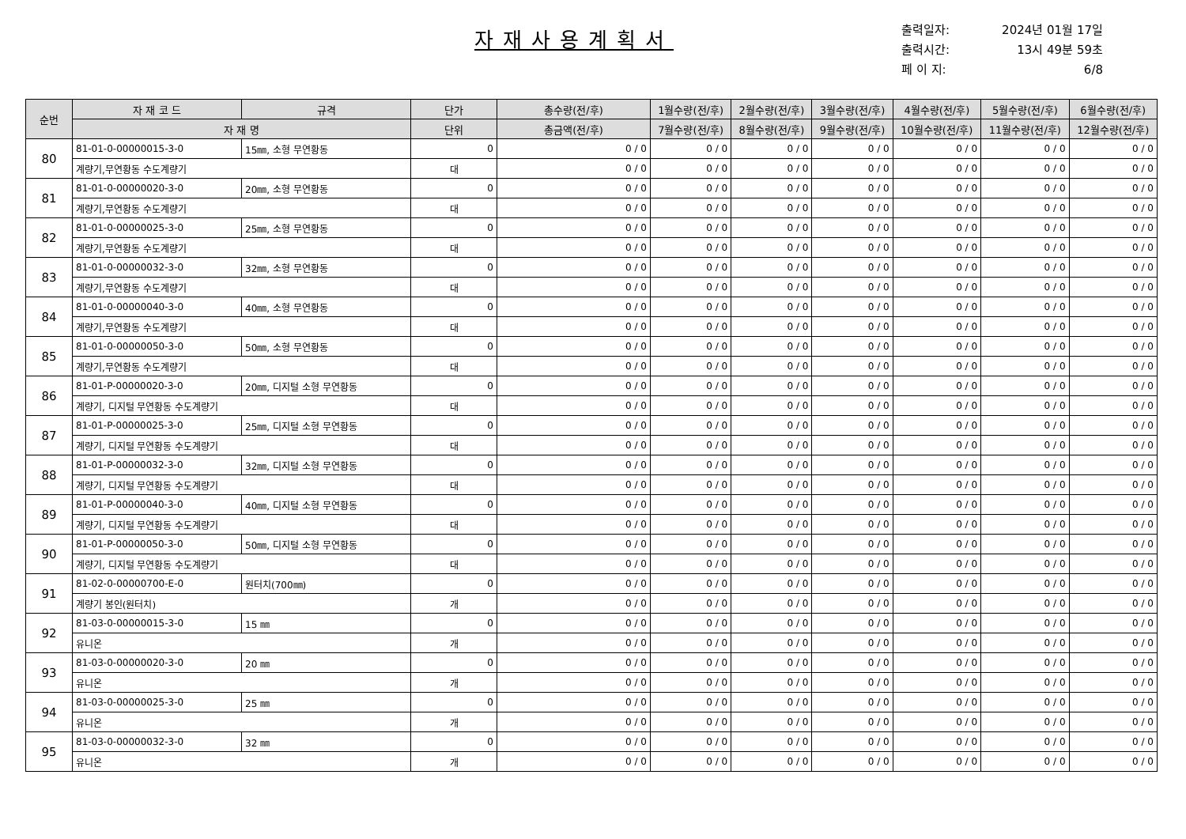자재사용계획서
출력일자: 2024년 01월 17일
출력시간: 13시 49분 59초
페 이 지: 6/8
| 순번 | 자 재 코 드 | 규격 | 단가 | 총수량(전/후) | 1월수량(전/후) | 2월수량(전/후) | 3월수량(전/후) | 4월수량(전/후) | 5월수량(전/후) | 6월수량(전/후) |
| --- | --- | --- | --- | --- | --- | --- | --- | --- | --- | --- |
| | 자 재 명 | | 단위 | 총금액(전/후) | 7월수량(전/후) | 8월수량(전/후) | 9월수량(전/후) | 10월수량(전/후) | 11월수량(전/후) | 12월수량(전/후) |
| 80 | 81-01-0-00000015-3-0 | 15㎜, 소형 무연황동 | 0 | 0 / 0 | 0 / 0 | 0 / 0 | 0 / 0 | 0 / 0 | 0 / 0 | 0 / 0 |
| | 계량기,무연황동 수도계량기 | | 대 | 0 / 0 | 0 / 0 | 0 / 0 | 0 / 0 | 0 / 0 | 0 / 0 | 0 / 0 |
| 81 | 81-01-0-00000020-3-0 | 20㎜, 소형 무연황동 | 0 | 0 / 0 | 0 / 0 | 0 / 0 | 0 / 0 | 0 / 0 | 0 / 0 | 0 / 0 |
| | 계량기,무연황동 수도계량기 | | 대 | 0 / 0 | 0 / 0 | 0 / 0 | 0 / 0 | 0 / 0 | 0 / 0 | 0 / 0 |
| 82 | 81-01-0-00000025-3-0 | 25㎜, 소형 무연황동 | 0 | 0 / 0 | 0 / 0 | 0 / 0 | 0 / 0 | 0 / 0 | 0 / 0 | 0 / 0 |
| | 계량기,무연황동 수도계량기 | | 대 | 0 / 0 | 0 / 0 | 0 / 0 | 0 / 0 | 0 / 0 | 0 / 0 | 0 / 0 |
| 83 | 81-01-0-00000032-3-0 | 32㎜, 소형 무연황동 | 0 | 0 / 0 | 0 / 0 | 0 / 0 | 0 / 0 | 0 / 0 | 0 / 0 | 0 / 0 |
| | 계량기,무연황동 수도계량기 | | 대 | 0 / 0 | 0 / 0 | 0 / 0 | 0 / 0 | 0 / 0 | 0 / 0 | 0 / 0 |
| 84 | 81-01-0-00000040-3-0 | 40㎜, 소형 무연황동 | 0 | 0 / 0 | 0 / 0 | 0 / 0 | 0 / 0 | 0 / 0 | 0 / 0 | 0 / 0 |
| | 계량기,무연황동 수도계량기 | | 대 | 0 / 0 | 0 / 0 | 0 / 0 | 0 / 0 | 0 / 0 | 0 / 0 | 0 / 0 |
| 85 | 81-01-0-00000050-3-0 | 50㎜, 소형 무연황동 | 0 | 0 / 0 | 0 / 0 | 0 / 0 | 0 / 0 | 0 / 0 | 0 / 0 | 0 / 0 |
| | 계량기,무연황동 수도계량기 | | 대 | 0 / 0 | 0 / 0 | 0 / 0 | 0 / 0 | 0 / 0 | 0 / 0 | 0 / 0 |
| 86 | 81-01-P-00000020-3-0 | 20㎜, 디지털 소형 무연황동 | 0 | 0 / 0 | 0 / 0 | 0 / 0 | 0 / 0 | 0 / 0 | 0 / 0 | 0 / 0 |
| | 계량기, 디지털 무연황동 수도계량기 | | 대 | 0 / 0 | 0 / 0 | 0 / 0 | 0 / 0 | 0 / 0 | 0 / 0 | 0 / 0 |
| 87 | 81-01-P-00000025-3-0 | 25㎜, 디지털 소형 무연황동 | 0 | 0 / 0 | 0 / 0 | 0 / 0 | 0 / 0 | 0 / 0 | 0 / 0 | 0 / 0 |
| | 계량기, 디지털 무연황동 수도계량기 | | 대 | 0 / 0 | 0 / 0 | 0 / 0 | 0 / 0 | 0 / 0 | 0 / 0 | 0 / 0 |
| 88 | 81-01-P-00000032-3-0 | 32㎜, 디지털 소형 무연황동 | 0 | 0 / 0 | 0 / 0 | 0 / 0 | 0 / 0 | 0 / 0 | 0 / 0 | 0 / 0 |
| | 계량기, 디지털 무연황동 수도계량기 | | 대 | 0 / 0 | 0 / 0 | 0 / 0 | 0 / 0 | 0 / 0 | 0 / 0 | 0 / 0 |
| 89 | 81-01-P-00000040-3-0 | 40㎜, 디지털 소형 무연황동 | 0 | 0 / 0 | 0 / 0 | 0 / 0 | 0 / 0 | 0 / 0 | 0 / 0 | 0 / 0 |
| | 계량기, 디지털 무연황동 수도계량기 | | 대 | 0 / 0 | 0 / 0 | 0 / 0 | 0 / 0 | 0 / 0 | 0 / 0 | 0 / 0 |
| 90 | 81-01-P-00000050-3-0 | 50㎜, 디지털 소형 무연황동 | 0 | 0 / 0 | 0 / 0 | 0 / 0 | 0 / 0 | 0 / 0 | 0 / 0 | 0 / 0 |
| | 계량기, 디지털 무연황동 수도계량기 | | 대 | 0 / 0 | 0 / 0 | 0 / 0 | 0 / 0 | 0 / 0 | 0 / 0 | 0 / 0 |
| 91 | 81-02-0-00000700-E-0 | 원터치(700㎜) | 0 | 0 / 0 | 0 / 0 | 0 / 0 | 0 / 0 | 0 / 0 | 0 / 0 | 0 / 0 |
| | 계량기 봉인(원터치) | | 개 | 0 / 0 | 0 / 0 | 0 / 0 | 0 / 0 | 0 / 0 | 0 / 0 | 0 / 0 |
| 92 | 81-03-0-00000015-3-0 | 15 ㎜ | 0 | 0 / 0 | 0 / 0 | 0 / 0 | 0 / 0 | 0 / 0 | 0 / 0 | 0 / 0 |
| | 유니온 | | 개 | 0 / 0 | 0 / 0 | 0 / 0 | 0 / 0 | 0 / 0 | 0 / 0 | 0 / 0 |
| 93 | 81-03-0-00000020-3-0 | 20 ㎜ | 0 | 0 / 0 | 0 / 0 | 0 / 0 | 0 / 0 | 0 / 0 | 0 / 0 | 0 / 0 |
| | 유니온 | | 개 | 0 / 0 | 0 / 0 | 0 / 0 | 0 / 0 | 0 / 0 | 0 / 0 | 0 / 0 |
| 94 | 81-03-0-00000025-3-0 | 25 ㎜ | 0 | 0 / 0 | 0 / 0 | 0 / 0 | 0 / 0 | 0 / 0 | 0 / 0 | 0 / 0 |
| | 유니온 | | 개 | 0 / 0 | 0 / 0 | 0 / 0 | 0 / 0 | 0 / 0 | 0 / 0 | 0 / 0 |
| 95 | 81-03-0-00000032-3-0 | 32 ㎜ | 0 | 0 / 0 | 0 / 0 | 0 / 0 | 0 / 0 | 0 / 0 | 0 / 0 | 0 / 0 |
| | 유니온 | | 개 | 0 / 0 | 0 / 0 | 0 / 0 | 0 / 0 | 0 / 0 | 0 / 0 | 0 / 0 |